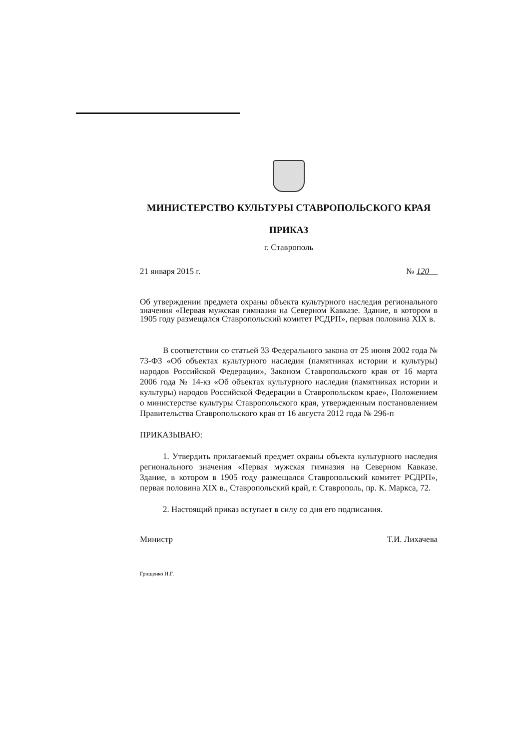МИНИСТЕРСТВО КУЛЬТУРЫ СТАВРОПОЛЬСКОГО КРАЯ
ПРИКАЗ
г. Ставрополь
21 января 2015 г. № 120
Об утверждении предмета охраны объекта культурного наследия регионального значения «Первая мужская гимназия на Северном Кавказе. Здание, в котором в 1905 году размещался Ставропольский комитет РСДРП», первая половина XIX в.
В соответствии со статьей 33 Федерального закона от 25 июня 2002 года № 73-ФЗ «Об объектах культурного наследия (памятниках истории и культуры) народов Российской Федерации», Законом Ставропольского края от 16 марта 2006 года № 14-кз «Об объектах культурного наследия (памятниках истории и культуры) народов Российской Федерации в Ставропольском крае», Положением о министерстве культуры Ставропольского края, утвержденным постановлением Правительства Ставропольского края от 16 августа 2012 года № 296-п
ПРИКАЗЫВАЮ:
1. Утвердить прилагаемый предмет охраны объекта культурного наследия регионального значения «Первая мужская гимназия на Северном Кавказе. Здание, в котором в 1905 году размещался Ставропольский комитет РСДРП», первая половина XIX в., Ставропольский край, г. Ставрополь, пр. К. Маркса, 72.
2. Настоящий приказ вступает в силу со дня его подписания.
Министр Т.И. Лихачева
Грищенко Н.Г.